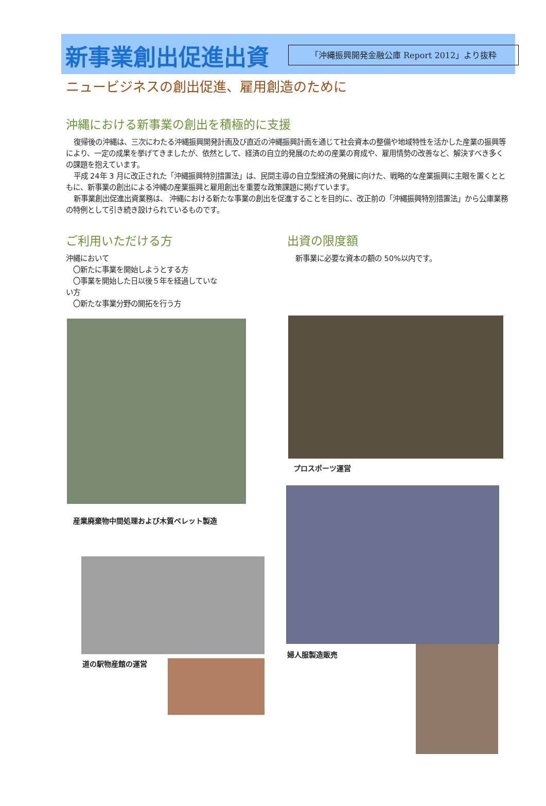「沖縄振興開発金融公庫 Report 2012」より抜粋
新事業創出促進出資
ニュービジネスの創出促進、雇用創造のために
沖縄における新事業の創出を積極的に支援
復帰後の沖縄は、三次にわたる沖縄振興開発計画及び直近の沖縄振興計画を通じて社会資本の整備や地域特性を活かした産業の振興等により、一定の成果を挙げてきましたが、依然として、経済の自立的発展のための産業の育成や、雇用情勢の改善など、解決すべき多くの課題を抱えています。
平成 24年 3 月に改正された「沖縄振興特別措置法」は、民間主導の自立型経済の発展に向けた、戦略的な産業振興に主眼を置くとともに、新事業の創出による沖縄の産業振興と雇用創出を重要な政策課題に掲げています。
新事業創出促進出資業務は、 沖縄における新たな事業の創出を促進することを目的に、改正前の「沖縄振興特別措置法」から公庫業務の特例として引き続き設けられているものです。
ご利用いただける方
沖縄において
　〇新たに事業を開始しようとする方
　〇事業を開始した日以後５年を経過していない方
　〇新たな事業分野の開拓を行う方
産業廃棄物中間処理および木質ペレット製造
道の駅物産館の運営
出資の限度額
新事業に必要な資本の額の 50%以内です。
プロスポーツ運営
婦人服製造販売